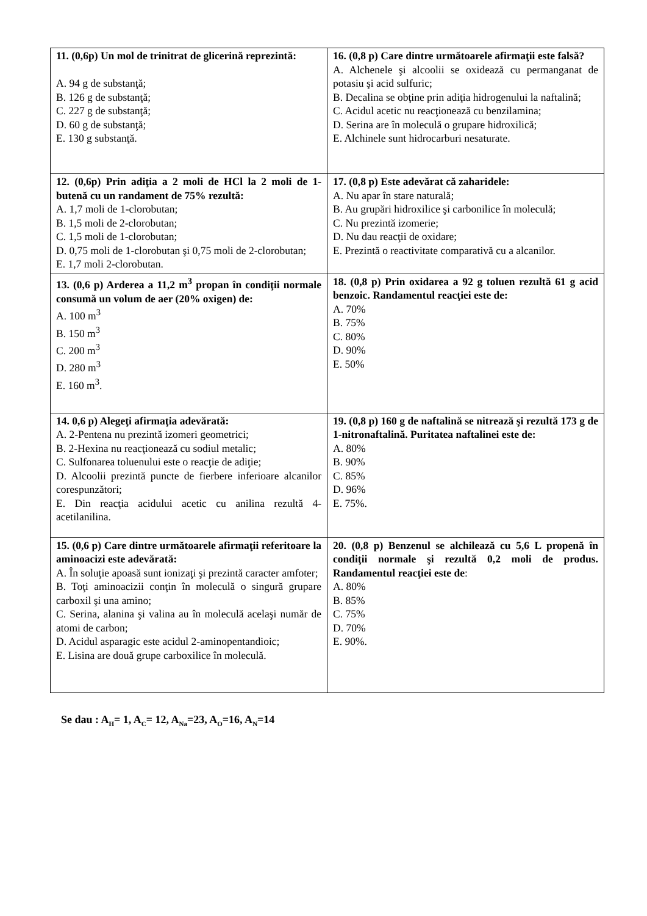| 11. (0,6p) Un mol de trinitrat de glicerină reprezintă: A. 94 g de substanţă; B. 126 g de substanţă; C. 227 g de substanţă; D. 60 g de substanţă; E. 130 g substanţă. | 16. (0,8 p) Care dintre următoarele afirmaţii este falsă? A. Alchenele şi alcoolii se oxidează cu permanganat de potasiu şi acid sulfuric; B. Decalina se obţine prin adiţia hidrogenului la naftalină; C. Acidul acetic nu reacţionează cu benzilamina; D. Serina are în moleculă o grupare hidroxilică; E. Alchinele sunt hidrocarburi nesaturate. |
| 12. (0,6p) Prin adiţia a 2 moli de HCl la 2 moli de 1-butenă cu un randament de 75% rezultă: A. 1,7 moli de 1-clorobutan; B. 1,5 moli de 2-clorobutan; C. 1,5 moli de 1-clorobutan; D. 0,75 moli de 1-clorobutan şi 0,75 moli de 2-clorobutan; E. 1,7 moli 2-clorobutan. | 17. (0,8 p) Este adevărat că zaharidele: A. Nu apar în stare naturală; B. Au grupări hidroxilice şi carbonilice în moleculă; C. Nu prezintă izomerie; D. Nu dau reacţii de oxidare; E. Prezintă o reactivitate comparativă cu a alcanilor. |
| 13. (0,6 p) Arderea a 11,2 m<sup>3</sup> propan în condiţii normale consumă un volum de aer (20% oxigen) de: A. 100 m<sup>3</sup> B. 150 m<sup>3</sup> C. 200 m<sup>3</sup> D. 280 m<sup>3</sup> E. 160 m<sup>3</sup>. | 18. (0,8 p) Prin oxidarea a 92 g toluen rezultă 61 g acid benzoic. Randamentul reacţiei este de: A. 70% B. 75% C. 80% D. 90% E. 50% |
| 14. 0,6 p) Alegeţi afirmaţia adevărată: A. 2-Pentena nu prezintă izomeri geometrici; B. 2-Hexina nu reacţionează cu sodiul metalic; C. Sulfonarea toluenului este o reacţie de adiţie; D. Alcoolii prezintă puncte de fierbere inferioare alcanilor corespunzători; E. Din reacţia acidului acetic cu anilina rezultă 4-acetilanilina. | 19. (0,8 p) 160 g de naftalină se nitrează şi rezultă 173 g de 1-nitronaftalină. Puritatea naftalinei este de: A. 80% B. 90% C. 85% D. 96% E. 75%. |
| 15. (0,6 p) Care dintre următoarele afirmaţii referitoare la aminoacizi este adevărată: A. În soluţie apoasă sunt ionizaţi şi prezintă caracter amfoter; B. Toţi aminoacizii conţin în moleculă o singură grupare carboxil şi una amino; C. Serina, alanina şi valina au în moleculă acelaşi număr de atomi de carbon; D. Acidul asparagic este acidul 2-aminopentandioic; E. Lisina are două grupe carboxilice în moleculă. | 20. (0,8 p) Benzenul se alchilează cu 5,6 L propenă în condiţii normale şi rezultă 0,2 moli de produs. Randamentul reacţiei este de : A. 80% B. 85% C. 75% D. 70% E. 90%. |
Se dau : A<sub>H</sub>= 1, A<sub>C</sub>= 12, A<sub>Na</sub>=23, A<sub>O</sub>=16, A<sub>N</sub>=14